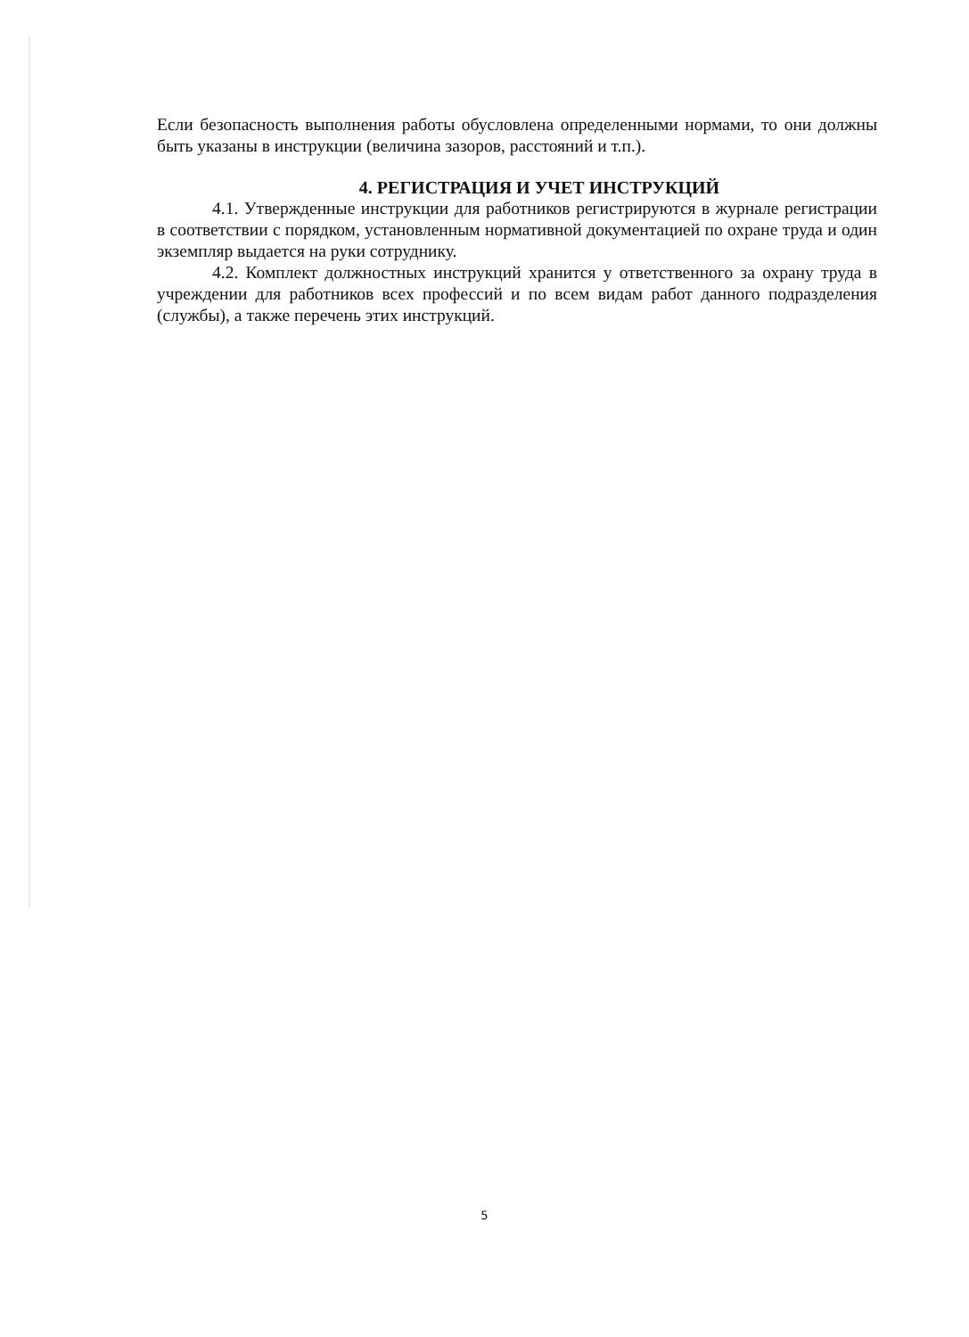Если безопасность выполнения работы обусловлена определенными нормами, то они должны быть указаны в инструкции (величина зазоров, расстояний и т.п.).
4. РЕГИСТРАЦИЯ И УЧЕТ ИНСТРУКЦИЙ
4.1. Утвержденные инструкции для работников регистрируются в журнале регистрации в соответствии с порядком, установленным нормативной документацией по охране труда и один экземпляр выдается на руки сотруднику.
4.2. Комплект должностных инструкций хранится у ответственного за охрану труда в учреждении для работников всех профессий и по всем видам работ данного подразделения (службы), а также перечень этих инструкций.
5